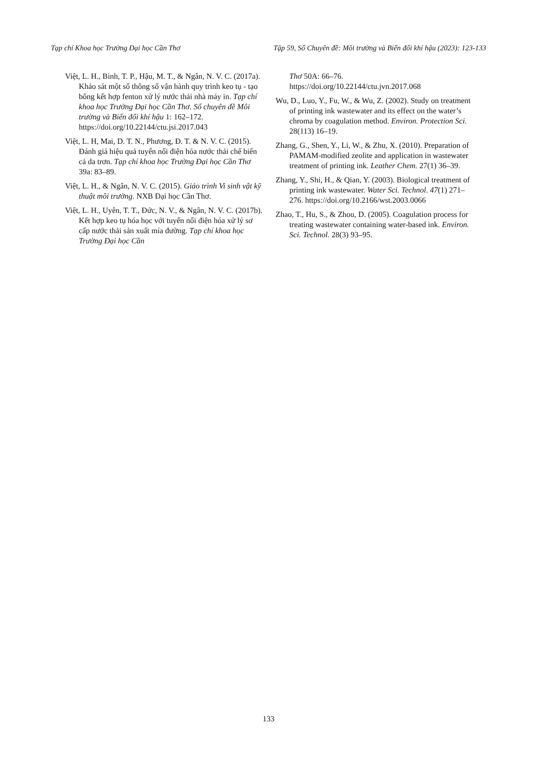Tạp chí Khoa học Trường Đại học Cần Thơ Tập 59, Số Chuyên đề: Môi trường và Biến đổi khí hậu (2023): 123-133
Việt, L. H., Bình, T. P., Hậu, M. T., & Ngân, N. V. C. (2017a). Khảo sát một số thông số vận hành quy trình keo tụ - tạo bông kết hợp fenton xử lý nước thải nhà máy in. Tạp chí khoa học Trường Đại học Cần Thơ. Số chuyên đề Môi trường và Biến đổi khí hậu 1: 162–172. https://doi.org/10.22144/ctu.jsi.2017.043
Việt, L. H, Mai, D. T. N., Phương, Đ. T. & N. V. C. (2015). Đánh giá hiệu quả tuyển nổi điện hóa nước thải chế biến cá da trơn. Tạp chí khoa học Trường Đại học Cần Thơ 39a: 83–89.
Việt, L. H., & Ngân, N. V. C. (2015). Giáo trình Vi sinh vật kỹ thuật môi trường. NXB Đại học Cần Thơ.
Việt, L. H., Uyên, T. T., Đức, N. V., & Ngân, N. V. C. (2017b). Kết hợp keo tụ hóa học với tuyển nổi điện hóa xử lý sơ cấp nước thải sản xuất mía đường. Tạp chí khoa học Trường Đại học Cần
Thơ 50A: 66–76. https://doi.org/10.22144/ctu.jvn.2017.068
Wu, D., Luo, Y., Fu, W., & Wu, Z. (2002). Study on treatment of printing ink wastewater and its effect on the water’s chroma by coagulation method. Environ. Protection Sci. 28(113) 16–19.
Zhang, G., Shen, Y., Li, W., & Zhu, X. (2010). Preparation of PAMAM-modified zeolite and application in wastewater treatment of printing ink. Leather Chem. 27(1) 36–39.
Zhang, Y., Shi, H., & Qian, Y. (2003). Biological treatment of printing ink wastewater. Water Sci. Technol. 47(1) 271–276. https://doi.org/10.2166/wst.2003.0066
Zhao, T., Hu, S., & Zhou, D. (2005). Coagulation process for treating wastewater containing water-based ink. Environ. Sci. Technol. 28(3) 93–95.
133